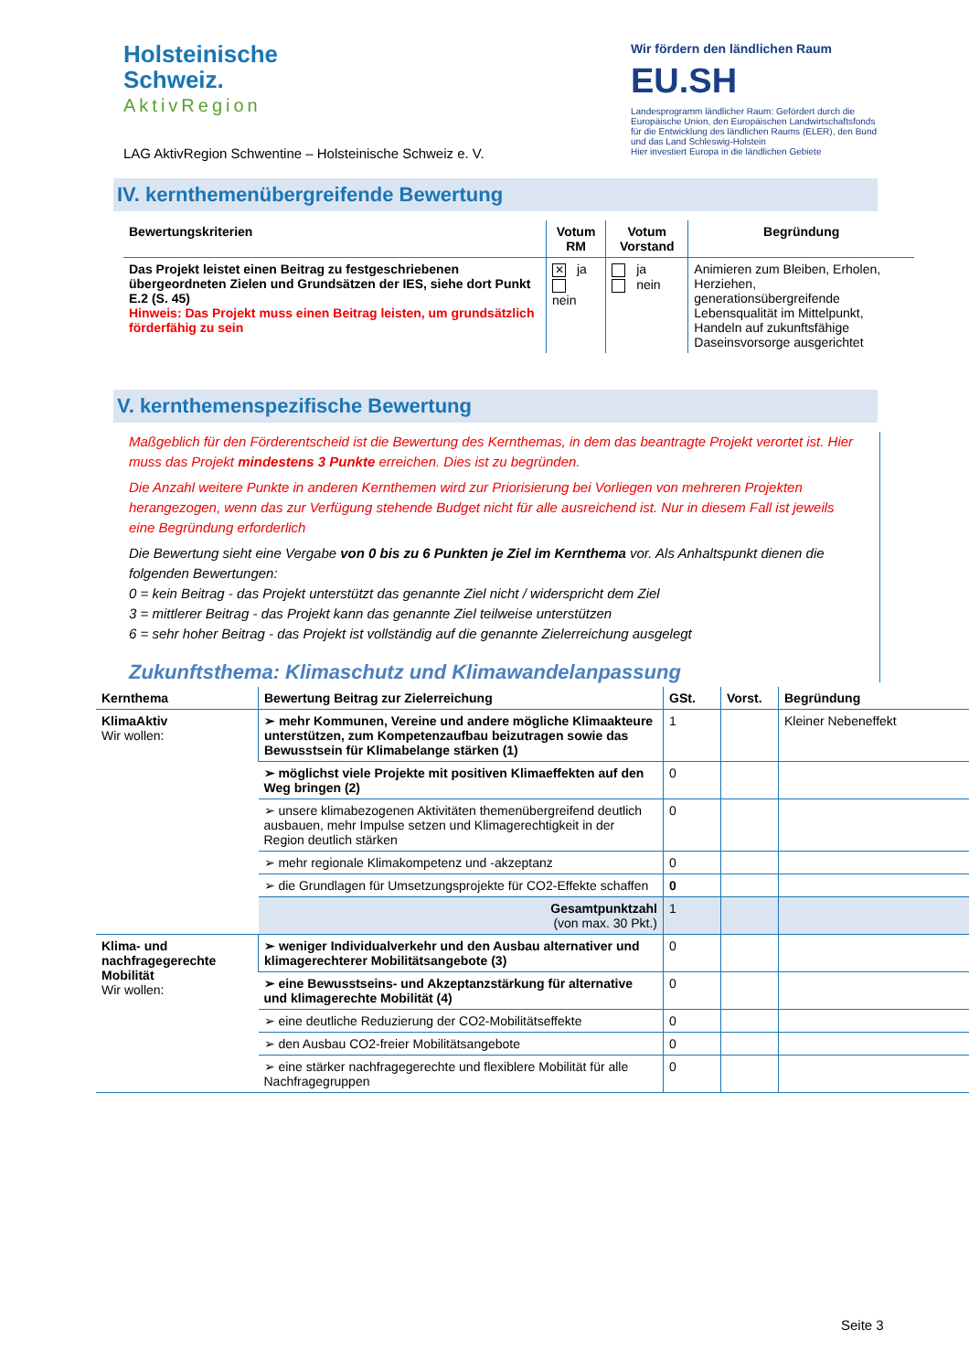Holsteinische
Schweiz.
AktivRegion
LAG AktivRegion Schwentine – Holsteinische Schweiz e. V.
Wir fördern den ländlichen Raum
EU.SH
Landesprogramm ländlicher Raum: Gefördert durch die Europäische Union, den Europäischen Landwirtschaftsfonds für die Entwicklung des ländlichen Raums (ELER), den Bund und das Land Schleswig-Holstein
Hier investiert Europa in die ländlichen Gebiete
IV. kernthemenübergreifende Bewertung
| Bewertungskriterien | Votum RM | Votum Vorstand | Begründung |
| --- | --- | --- | --- |
| Das Projekt leistet einen Beitrag zu festgeschriebenen übergeordneten Zielen und Grundsätzen der IES, siehe dort Punkt E.2 (S. 45) Hinweis: Das Projekt muss einen Beitrag leisten, um grundsätzlich förderfähig zu sein | ✕ ja nein | ja nein | Animieren zum Bleiben, Erholen, Herziehen, generationsübergreifende Lebensqualität im Mittelpunkt, Handeln auf zukunftsfähige Daseinsvorsorge ausgerichtet |
V. kernthemenspezifische Bewertung
Maßgeblich für den Förderentscheid ist die Bewertung des Kernthemas, in dem das beantragte Projekt verortet ist. Hier muss das Projekt mindestens 3 Punkte erreichen. Dies ist zu begründen.
Die Anzahl weitere Punkte in anderen Kernthemen wird zur Priorisierung bei Vorliegen von mehreren Projekten herangezogen, wenn das zur Verfügung stehende Budget nicht für alle ausreichend ist. Nur in diesem Fall ist jeweils eine Begründung erforderlich
Die Bewertung sieht eine Vergabe von 0 bis zu 6 Punkten je Ziel im Kernthema vor. Als Anhaltspunkt dienen die folgenden Bewertungen:
0 = kein Beitrag - das Projekt unterstützt das genannte Ziel nicht / widerspricht dem Ziel
3 = mittlerer Beitrag - das Projekt kann das genannte Ziel teilweise unterstützen
6 = sehr hoher Beitrag - das Projekt ist vollständig auf die genannte Zielerreichung ausgelegt
Zukunftsthema: Klimaschutz und Klimawandelanpassung
| Kernthema | Bewertung Beitrag zur Zielerreichung | GSt. | Vorst. | Begründung |
| --- | --- | --- | --- | --- |
| KlimaAktiv Wir wollen: | ➢ mehr Kommunen, Vereine und andere mögliche Klimaakteure unterstützen, zum Kompetenzaufbau beizutragen sowie das Bewusstsein für Klimabelange stärken (1) | 1 | | Kleiner Nebeneffekt |
| | ➢ möglichst viele Projekte mit positiven Klimaeffekten auf den Weg bringen (2) | 0 | | |
| | ➢ unsere klimabezogenen Aktivitäten themenübergreifend deutlich ausbauen, mehr Impulse setzen und Klimagerechtigkeit in der Region deutlich stärken | 0 | | |
| | ➢ mehr regionale Klimakompetenz und -akzeptanz | 0 | | |
| | ➢ die Grundlagen für Umsetzungsprojekte für CO2-Effekte schaffen | 0 | | |
| | Gesamtpunktzahl (von max. 30 Pkt.) | 1 | | |
| Klima- und nachfragegerechte Mobilität Wir wollen: | ➢ weniger Individualverkehr und den Ausbau alternativer und klimagerechterer Mobilitätsangebote (3) | 0 | | |
| | ➢ eine Bewusstseins- und Akzeptanzstärkung für alternative und klimagerechte Mobilität (4) | 0 | | |
| | ➢ eine deutliche Reduzierung der CO2-Mobilitätseffekte | 0 | | |
| | ➢ den Ausbau CO2-freier Mobilitätsangebote | 0 | | |
| | ➢ eine stärker nachfragegerechte und flexiblere Mobilität für alle Nachfragegruppen | 0 | | |
Seite 3